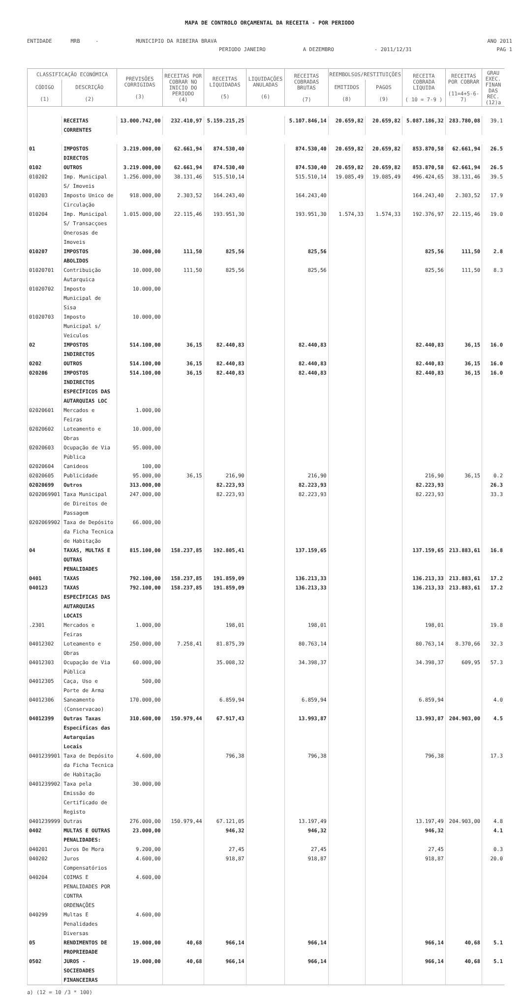MAPA DE CONTROLO ORÇAMENTAL DA RECEITA - POR PERIODO
ENTIDADE MRB - MUNICIPIO DA RIBEIRA BRAVA ANO 2011
PERIODO JANEIRO A DEZEMBRO - 2011/12/31 PAG 1
| CLASSIFICAÇÃO ECONÓMICA | | PREVISÕES CORRIGIDAS (3) | RECEITAS POR COBRAR NO INICIO DO PERIODO (4) | RECEITAS LIQUIDADAS (5) | LIQUIDAÇÕES ANULADAS (6) | RECEITAS COBRADAS BRUTAS (7) | REEMBOLSOS/RESTITUIÇÕES | | RECEITA COBRADA LIQUIDA ( 10 = 7-9 ) | RECEITAS POR COBRAR (11=4+5-6-7) | GRAU EXEC. FINAN DAS REC. (12)a |
| --- | --- | --- | --- | --- | --- | --- | --- | --- | --- | --- | --- |
| CÓDIGO (1) | DESCRIÇÃO (2) | | | | | | EMITIDOS (8) | PAGOS (9) | | | |
| | RECEITAS CORRENTES | 13.000.742,00 | 232.410,97 | 5.159.215,25 | | 5.107.846,14 | 20.659,82 | 20.659,82 | 5.087.186,32 | 283.780,08 | 39.1 |
| 01 | IMPOSTOS DIRECTOS | 3.219.000,00 | 62.661,94 | 874.530,40 | | 874.530,40 | 20.659,82 | 20.659,82 | 853.870,58 | 62.661,94 | 26.5 |
| 0102 | OUTROS | 3.219.000,00 | 62.661,94 | 874.530,40 | | 874.530,40 | 20.659,82 | 20.659,82 | 853.870,58 | 62.661,94 | 26.5 |
| 010202 | Imp. Municipal S/ Imoveis | 1.256.000,00 | 38.131,46 | 515.510,14 | | 515.510,14 | 19.085,49 | 19.085,49 | 496.424,65 | 38.131,46 | 39.5 |
| 010203 | Imposto Unico de Circulação | 918.000,00 | 2.303,52 | 164.243,40 | | 164.243,40 | | | 164.243,40 | 2.303,52 | 17.9 |
| 010204 | Imp. Municipal S/ Transacçoes Onerosas de Imoveis | 1.015.000,00 | 22.115,46 | 193.951,30 | | 193.951,30 | 1.574,33 | 1.574,33 | 192.376,97 | 22.115,46 | 19.0 |
| 010207 | IMPOSTOS ABOLIDOS | 30.000,00 | 111,50 | 825,56 | | 825,56 | | | 825,56 | 111,50 | 2.8 |
| 01020701 | Contribuição Autarquica | 10.000,00 | 111,50 | 825,56 | | 825,56 | | | 825,56 | 111,50 | 8.3 |
| 01020702 | Imposto Municipal de Sisa | 10.000,00 | | | | | | | | | |
| 01020703 | Imposto Municipal s/ Veiculos | 10.000,00 | | | | | | | | | |
| 02 | IMPOSTOS INDIRECTOS | 514.100,00 | 36,15 | 82.440,83 | | 82.440,83 | | | 82.440,83 | 36,15 | 16.0 |
| 0202 | OUTROS | 514.100,00 | 36,15 | 82.440,83 | | 82.440,83 | | | 82.440,83 | 36,15 | 16.0 |
| 020206 | IMPOSTOS INDIRECTOS ESPECÍFICOS DAS AUTARQUIAS LOC | 514.100,00 | 36,15 | 82.440,83 | | 82.440,83 | | | 82.440,83 | 36,15 | 16.0 |
| 02020601 | Mercados e Feiras | 1.000,00 | | | | | | | | | |
| 02020602 | Loteamento e Obras | 10.000,00 | | | | | | | | | |
| 02020603 | Ocupação de Via Pública | 95.000,00 | | | | | | | | | |
| 02020604 | Canideos | 100,00 | | | | | | | | | |
| 02020605 | Publicidade | 95.000,00 | 36,15 | 216,90 | | 216,90 | | | 216,90 | 36,15 | 0.2 |
| 02020699 | Outros | 313.000,00 | | 82.223,93 | | 82.223,93 | | | 82.223,93 | | 26.3 |
| 0202069901 | Taxa Municipal de Direitos de Passagem | 247.000,00 | | 82.223,93 | | 82.223,93 | | | 82.223,93 | | 33.3 |
| 0202069902 | Taxa de Depósito da Ficha Tecnica de Habitação | 66.000,00 | | | | | | | | | |
| 04 | TAXAS, MULTAS E OUTRAS PENALIDADES | 815.100,00 | 158.237,85 | 192.805,41 | | 137.159,65 | | | 137.159,65 | 213.883,61 | 16.8 |
| 0401 | TAXAS | 792.100,00 | 158.237,85 | 191.859,09 | | 136.213,33 | | | 136.213,33 | 213.883,61 | 17.2 |
| 040123 | TAXAS ESPECÍFICAS DAS AUTARQUIAS LOCAIS | 792.100,00 | 158.237,85 | 191.859,09 | | 136.213,33 | | | 136.213,33 | 213.883,61 | 17.2 |
| .2301 | Mercados e Feiras | 1.000,00 | | 198,01 | | 198,01 | | | 198,01 | | 19.8 |
| 04012302 | Loteamento e Obras | 250.000,00 | 7.258,41 | 81.875,39 | | 80.763,14 | | | 80.763,14 | 8.370,66 | 32.3 |
| 04012303 | Ocupação de Via Pública | 60.000,00 | | 35.008,32 | | 34.398,37 | | | 34.398,37 | 609,95 | 57.3 |
| 04012305 | Caça, Uso e Porte de Arma | 500,00 | | | | | | | | | |
| 04012306 | Saneamento (Conservacao) | 170.000,00 | | 6.859,94 | | 6.859,94 | | | 6.859,94 | | 4.0 |
| 04012399 | Outras Taxas Especificas das Autarquias Locais | 310.600,00 | 150.979,44 | 67.917,43 | | 13.993,87 | | | 13.993,87 | 204.903,00 | 4.5 |
| 0401239901 | Taxa de Depósito da Ficha Tecnica de Habitação | 4.600,00 | | 796,38 | | 796,38 | | | 796,38 | | 17.3 |
| 0401239902 | Taxa pela Emissão do Certificado de Registo | 30.000,00 | | | | | | | | | |
| 0401239999 | Outras | 276.000,00 | 150.979,44 | 67.121,05 | | 13.197,49 | | | 13.197,49 | 204.903,00 | 4.8 |
| 0402 | MULTAS E OUTRAS PENALIDADES: | 23.000,00 | | 946,32 | | 946,32 | | | 946,32 | | 4.1 |
| 040201 | Juros De Mora | 9.200,00 | | 27,45 | | 27,45 | | | 27,45 | | 0.3 |
| 040202 | Juros Compensatórios | 4.600,00 | | 918,87 | | 918,87 | | | 918,87 | | 20.0 |
| 040204 | COIMAS E PENALIDADES POR CONTRA ORDENAÇÕES | 4.600,00 | | | | | | | | | |
| 040299 | Multas E Penalidades Diversas | 4.600,00 | | | | | | | | | |
| 05 | RENDIMENTOS DE PROPRIEDADE | 19.000,00 | 40,68 | 966,14 | | 966,14 | | | 966,14 | 40,68 | 5.1 |
| 0502 | JUROS - SOCIEDADES FINANCEIRAS | 19.000,00 | 40,68 | 966,14 | | 966,14 | | | 966,14 | 40,68 | 5.1 |
a) (12 = 10 /3 * 100)